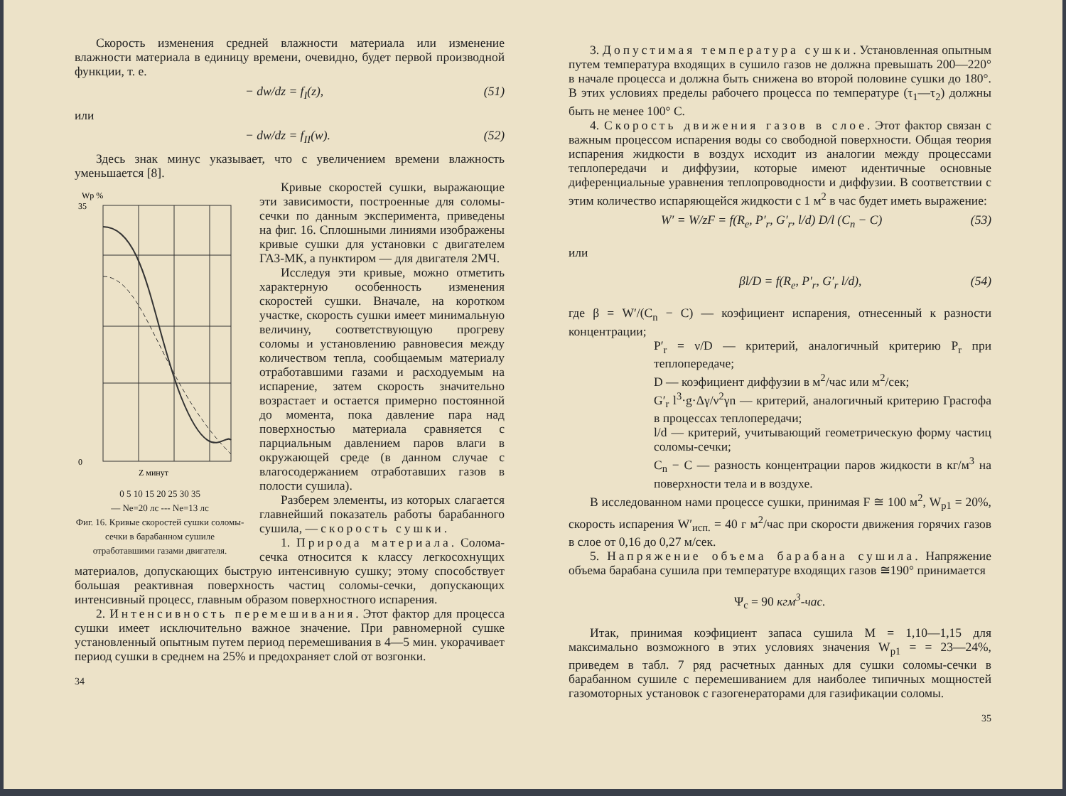Скорость изменения средней влажности материала или изменение влажности материала в единицу времени, очевидно, будет первой производной функции, т. е.
− dw/dz = f<sub>I</sub>(z), (51)
или
− dw/dz = f<sub>II</sub>(w). (52)
Здесь знак минус указывает, что с увеличением времени влажность уменьшается [8].
Wp %
35
0
Z минут
0 5 10 15 20 25 30 35
— Ne=20 лс --- Ne=13 лс
Фиг. 16. Кривые скоростей сушки соломы-сечки в барабанном сушиле отработавшими газами двигателя.
Кривые скоростей сушки, выражающие эти зависимости, построенные для соломы-сечки по данным эксперимента, приведены на фиг. 16. Сплошными линиями изображены кривые сушки для установки с двигателем ГАЗ-МК, а пунктиром — для двигателя 2МЧ.
Исследуя эти кривые, можно отметить характерную особенность изменения скоростей сушки. Вначале, на коротком участке, скорость сушки имеет минимальную величину, соответствующую прогреву соломы и установлению равновесия между количеством тепла, сообщаемым материалу отработавшими газами и расходуемым на испарение, затем скорость значительно возрастает и остается примерно постоянной до момента, пока давление пара над поверхностью материала сравняется с парциальным давлением паров влаги в окружающей среде (в данном случае с влагосодержанием отработавших газов в полости сушила).
Разберем элементы, из которых слагается главнейший показатель работы барабанного сушила, — скорость сушки.
1. Природа материала. Солома-сечка относится к классу легкосохнущих материалов, допускающих быструю интенсивную сушку; этому способствует большая реактивная поверхность частиц соломы-сечки, допускающих интенсивный процесс, главным образом поверхностного испарения.
2. Интенсивность перемешивания. Этот фактор для процесса сушки имеет исключительно важное значение. При равномерной сушке установленный опытным путем период перемешивания в 4—5 мин. укорачивает период сушки в среднем на 25% и предохраняет слой от возгонки.
34
3. Допустимая температура сушки. Установленная опытным путем температура входящих в сушило газов не должна превышать 200—220° в начале процесса и должна быть снижена во второй половине сушки до 180°. В этих условиях пределы рабочего процесса по температуре (τ<sub>1</sub>—τ<sub>2</sub>) должны быть не менее 100° С.
4. Скорость движения газов в слое. Этот фактор связан с важным процессом испарения воды со свободной поверхности. Общая теория испарения жидкости в воздух исходит из аналогии между процессами теплопередачи и диффузии, которые имеют идентичные основные диференциальные уравнения теплопроводности и диффузии. В соответствии с этим количество испаряющейся жидкости с 1 м<sup>2</sup> в час будет иметь выражение:
W′ = W/zF = f(R<sub>e</sub>, P′<sub>r</sub>, G′<sub>r</sub>, l/d) D/l (C<sub>n</sub> − C) (53)
или
βl/D = f(R<sub>e</sub>, P′<sub>r</sub>, G′<sub>r</sub> l/d), (54)
где β = W′/(C<sub>n</sub> − C) — коэфициент испарения, отнесенный к разности концентрации;
P′<sub>r</sub> = ν/D — критерий, аналогичный критерию P<sub>r</sub> при теплопередаче;
D — коэфициент диффузии в м<sup>2</sup>/час или м<sup>2</sup>/сек;
G′<sub>r</sub> l<sup>3</sup>·g·Δγ/ν<sup>2</sup>γn — критерий, аналогичный критерию Грасгофа в процессах теплопередачи;
l/d — критерий, учитывающий геометрическую форму частиц соломы-сечки;
C<sub>n</sub> − C — разность концентрации паров жидкости в кг/м<sup>3</sup> на поверхности тела и в воздухе.
В исследованном нами процессе сушки, принимая F ≅ 100 м<sup>2</sup>, W<sub>p1</sub> = 20%, скорость испарения W′<sub>исп.</sub> = 40 г м<sup>2</sup>/час при скорости движения горячих газов в слое от 0,16 до 0,27 м/сек.
5. Напряжение объема барабана сушила. Напряжение объема барабана сушила при температуре входящих газов ≅190° принимается
Ψ<sub>c</sub> = 90 кгм<sup>3</sup>-час.
Итак, принимая коэфициент запаса сушила M = 1,10—1,15 для максимально возможного в этих условиях значения W<sub>p1</sub> = = 23—24%, приведем в табл. 7 ряд расчетных данных для сушки соломы-сечки в барабанном сушиле с перемешиванием для наиболее типичных мощностей газомоторных установок с газогенераторами для газификации соломы.
35